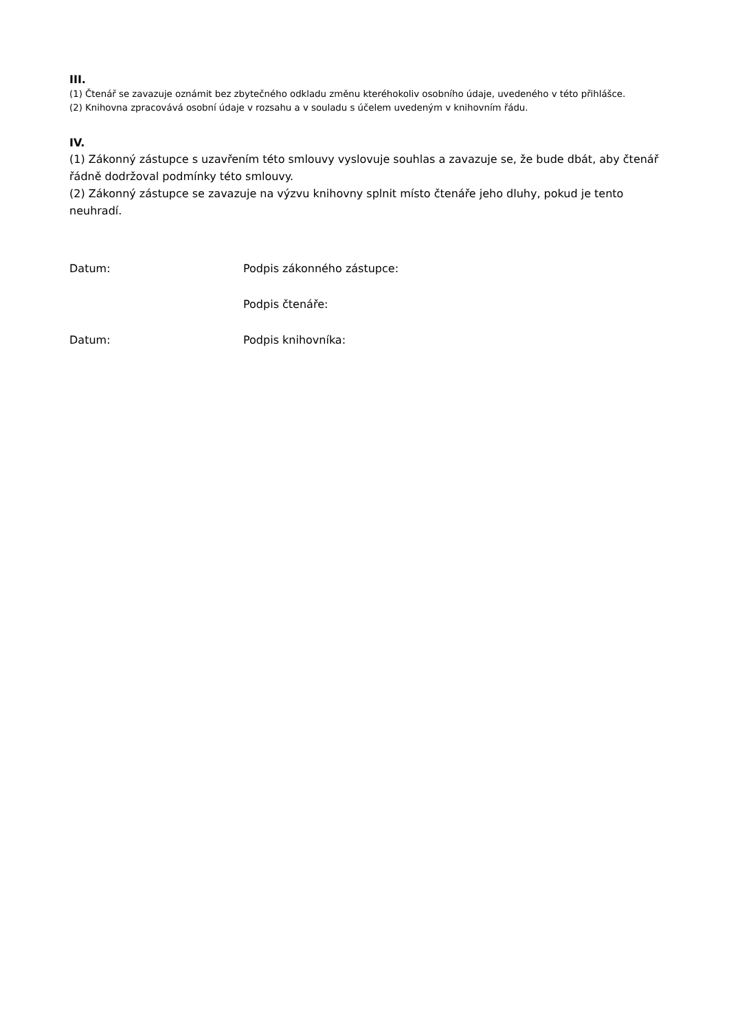III.
(1) Čtenář se zavazuje oznámit bez zbytečného odkladu změnu kteréhokoliv osobního údaje, uvedeného v této přihlášce.
(2) Knihovna zpracovává osobní údaje v rozsahu a v souladu s účelem uvedeným v knihovním řádu.
IV.
(1) Zákonný zástupce s uzavřením této smlouvy vyslovuje souhlas a zavazuje se, že bude dbát, aby čtenář řádně dodržoval podmínky této smlouvy.
(2) Zákonný zástupce se zavazuje na výzvu knihovny splnit místo čtenáře jeho dluhy, pokud je tento neuhradí.
Datum: Podpis zákonného zástupce:
Podpis čtenáře:
Datum: Podpis knihovníka: